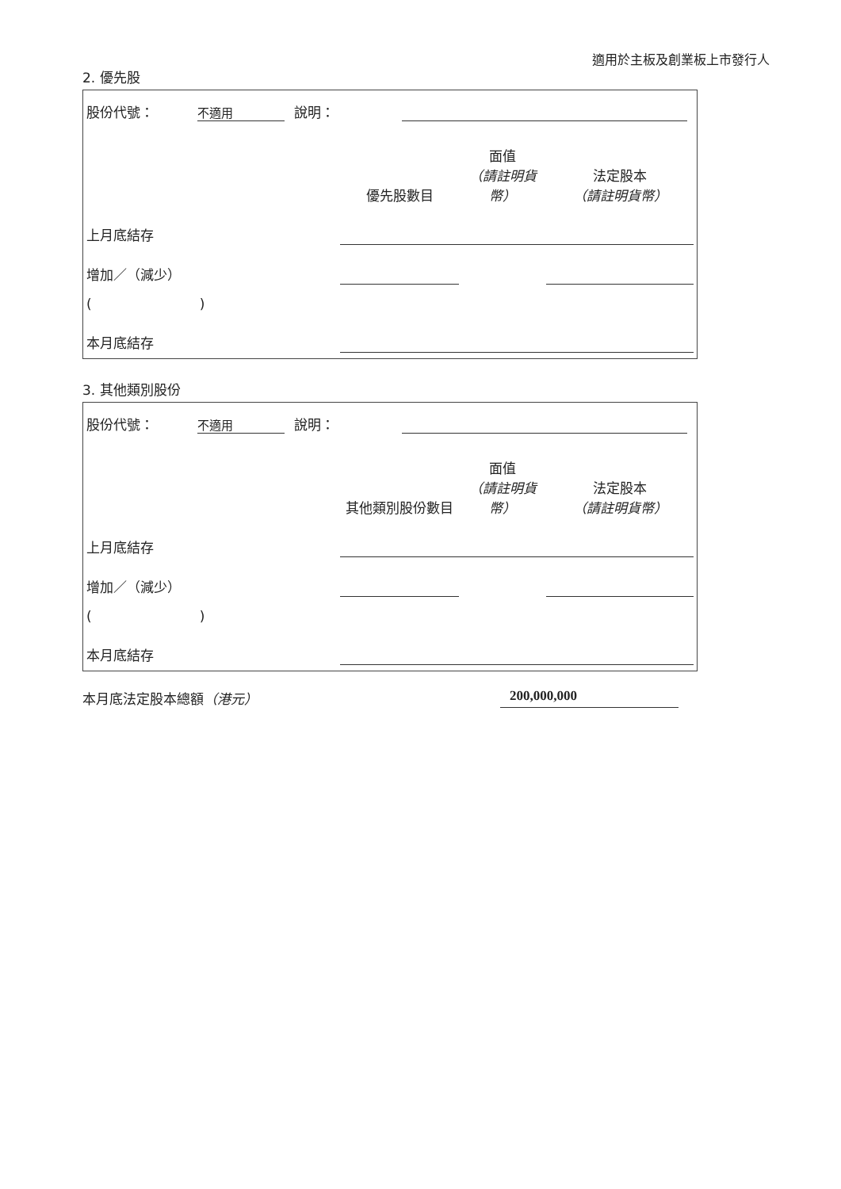適用於主板及創業板上市發行人
2. 優先股
股份代號： 不適用 說明：
| | 優先股數目 | 面值 （請註明貨幣） | 法定股本 （請註明貨幣） |
| --- | --- | --- | --- |
| 上月底結存 | | | |
| 增加／（減少） | | | |
| ( ) | | | |
| 本月底結存 | | | |
3. 其他類別股份
股份代號： 不適用 說明：
| | 其他類別股份數目 | 面值 （請註明貨幣） | 法定股本 （請註明貨幣） |
| --- | --- | --- | --- |
| 上月底結存 | | | |
| 增加／（減少） | | | |
| ( ) | | | |
| 本月底結存 | | | |
本月底法定股本總額（港元） 200,000,000